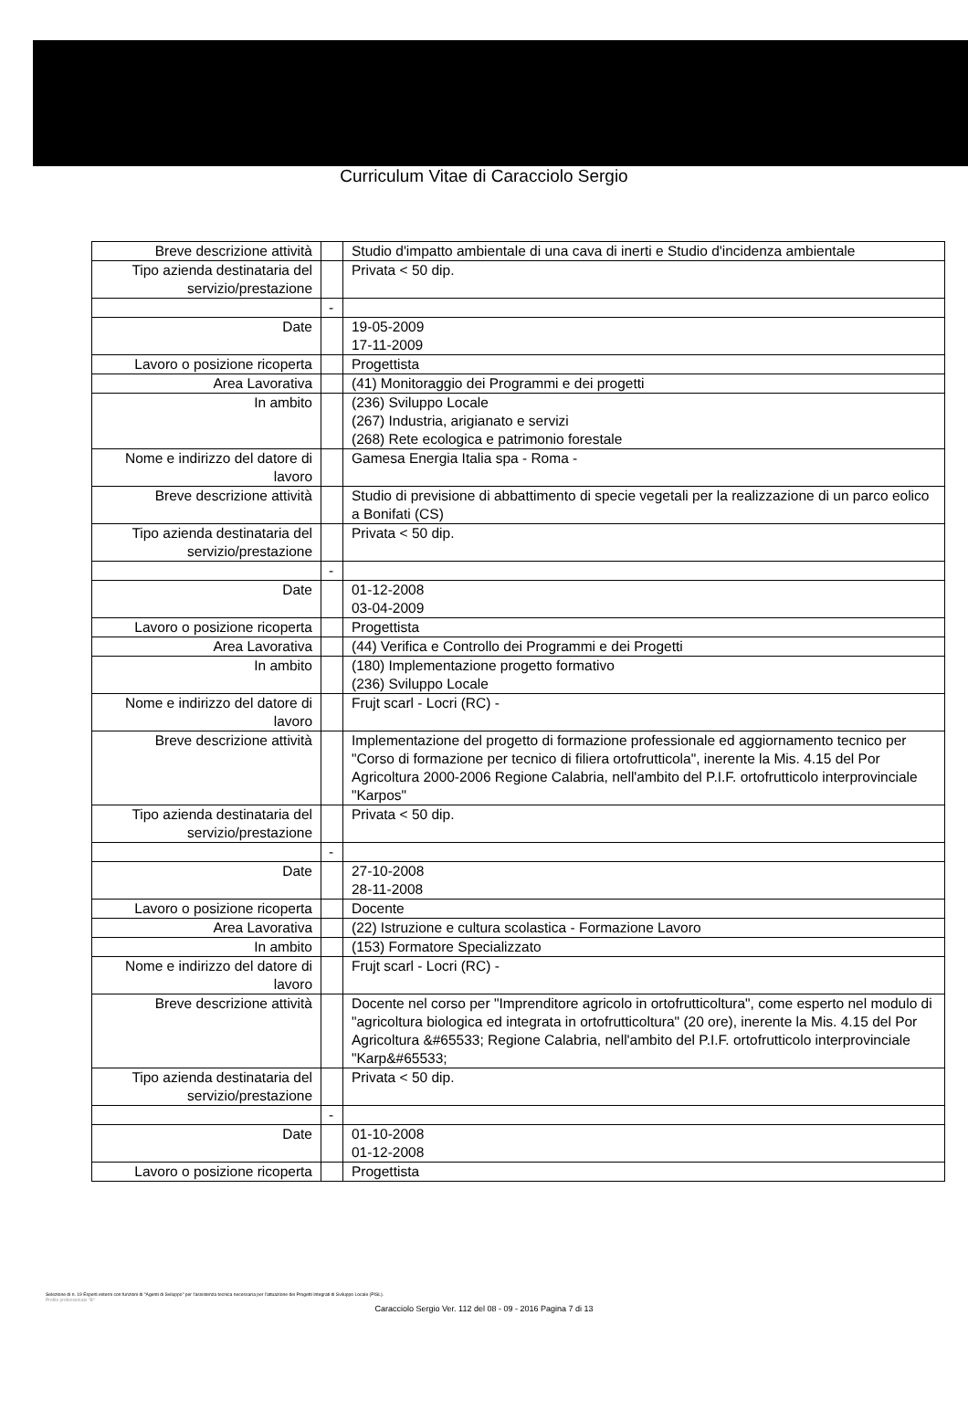Curriculum Vitae di Caracciolo Sergio
| Breve descrizione attività | | Studio d'impatto ambientale di una cava di inerti e Studio d'incidenza ambientale |
| Tipo azienda destinataria del servizio/prestazione | | Privata < 50 dip. |
| | - | |
| Date | | 19-05-2009 17-11-2009 |
| Lavoro o posizione ricoperta | | Progettista |
| Area Lavorativa | | (41) Monitoraggio dei Programmi e dei progetti |
| In ambito | | (236) Sviluppo Locale (267) Industria, arigianato e servizi (268) Rete ecologica e patrimonio forestale |
| Nome e indirizzo del datore di lavoro | | Gamesa Energia Italia spa - Roma - |
| Breve descrizione attività | | Studio di previsione di abbattimento di specie vegetali per la realizzazione di un parco eolico a Bonifati (CS) |
| Tipo azienda destinataria del servizio/prestazione | | Privata < 50 dip. |
| | - | |
| Date | | 01-12-2008 03-04-2009 |
| Lavoro o posizione ricoperta | | Progettista |
| Area Lavorativa | | (44) Verifica e Controllo dei Programmi e dei Progetti |
| In ambito | | (180) Implementazione progetto formativo (236) Sviluppo Locale |
| Nome e indirizzo del datore di lavoro | | Frujt scarl - Locri (RC) - |
| Breve descrizione attività | | Implementazione del progetto di formazione professionale ed aggiornamento tecnico per "Corso di formazione per tecnico di filiera ortofrutticola", inerente la Mis. 4.15 del Por Agricoltura 2000-2006 Regione Calabria, nell'ambito del P.I.F. ortofrutticolo interprovinciale "Karpos" |
| Tipo azienda destinataria del servizio/prestazione | | Privata < 50 dip. |
| | - | |
| Date | | 27-10-2008 28-11-2008 |
| Lavoro o posizione ricoperta | | Docente |
| Area Lavorativa | | (22) Istruzione e cultura scolastica - Formazione Lavoro |
| In ambito | | (153) Formatore Specializzato |
| Nome e indirizzo del datore di lavoro | | Frujt scarl - Locri (RC) - |
| Breve descrizione attività | | Docente nel corso per "Imprenditore agricolo in ortofrutticoltura", come esperto nel modulo di "agricoltura biologica ed integrata in ortofrutticoltura" (20 ore), inerente la Mis. 4.15 del Por Agricoltura &#65533; Regione Calabria, nell'ambito del P.I.F. ortofrutticolo interprovinciale "Karp&#65533; |
| Tipo azienda destinataria del servizio/prestazione | | Privata < 50 dip. |
| | - | |
| Date | | 01-10-2008 01-12-2008 |
| Lavoro o posizione ricoperta | | Progettista |
Selezione di n. 19 Esperti esterni con funzioni di "Agenti di Sviluppo" per l'assistenza tecnica necessaria per l'attuazione dei Progetti Integrati di Sviluppo Locale (PISL).
Profilo professionale "B"
Caracciolo Sergio Ver. 112 del 08 - 09 - 2016 Pagina 7 di 13